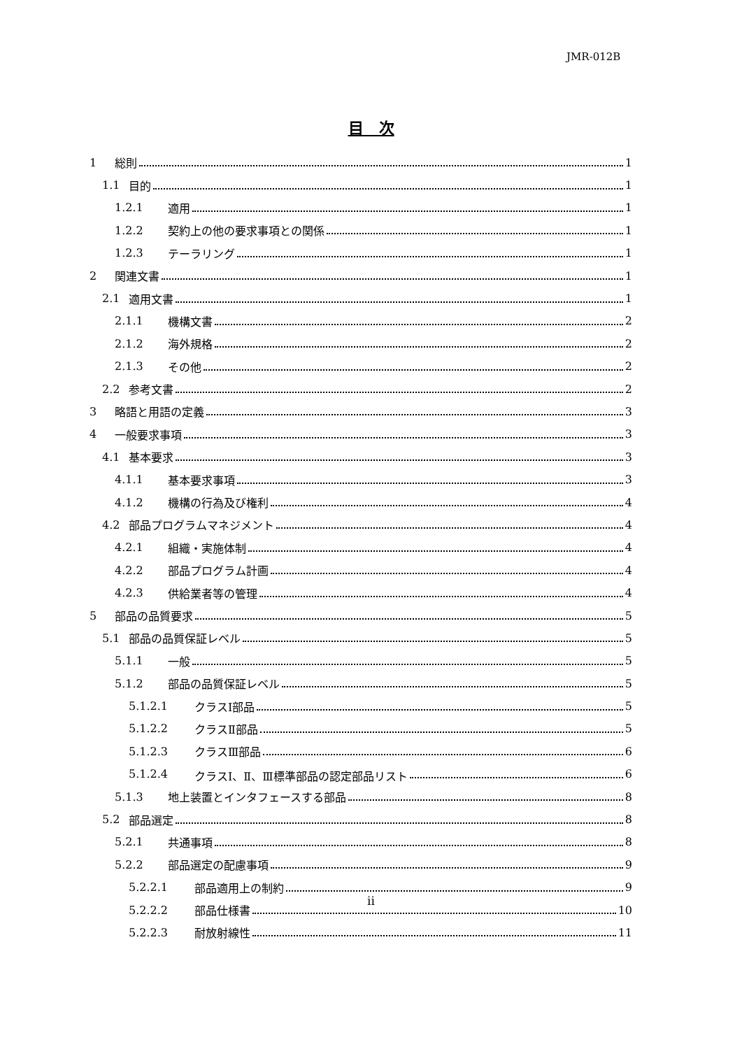JMR-012B
目　次
1 総則 1
1.1 目的 1
1.2.1 適用 1
1.2.2 契約上の他の要求事項との関係 1
1.2.3 テーラリング 1
2 関連文書 1
2.1 適用文書 1
2.1.1 機構文書 2
2.1.2 海外規格 2
2.1.3 その他 2
2.2 参考文書 2
3 略語と用語の定義 3
4 一般要求事項 3
4.1 基本要求 3
4.1.1 基本要求事項 3
4.1.2 機構の行為及び権利 4
4.2 部品プログラムマネジメント 4
4.2.1 組織・実施体制 4
4.2.2 部品プログラム計画 4
4.2.3 供給業者等の管理 4
5 部品の品質要求 5
5.1 部品の品質保証レベル 5
5.1.1 一般 5
5.1.2 部品の品質保証レベル 5
5.1.2.1 クラスⅠ部品 5
5.1.2.2 クラスⅡ部品 5
5.1.2.3 クラスⅢ部品 6
5.1.2.4 クラスⅠ、Ⅱ、Ⅲ標準部品の認定部品リスト 6
5.1.3 地上装置とインタフェースする部品 8
5.2 部品選定 8
5.2.1 共通事項 8
5.2.2 部品選定の配慮事項 9
5.2.2.1 部品適用上の制約 9
5.2.2.2 部品仕様書 10
5.2.2.3 耐放射線性 11
ii